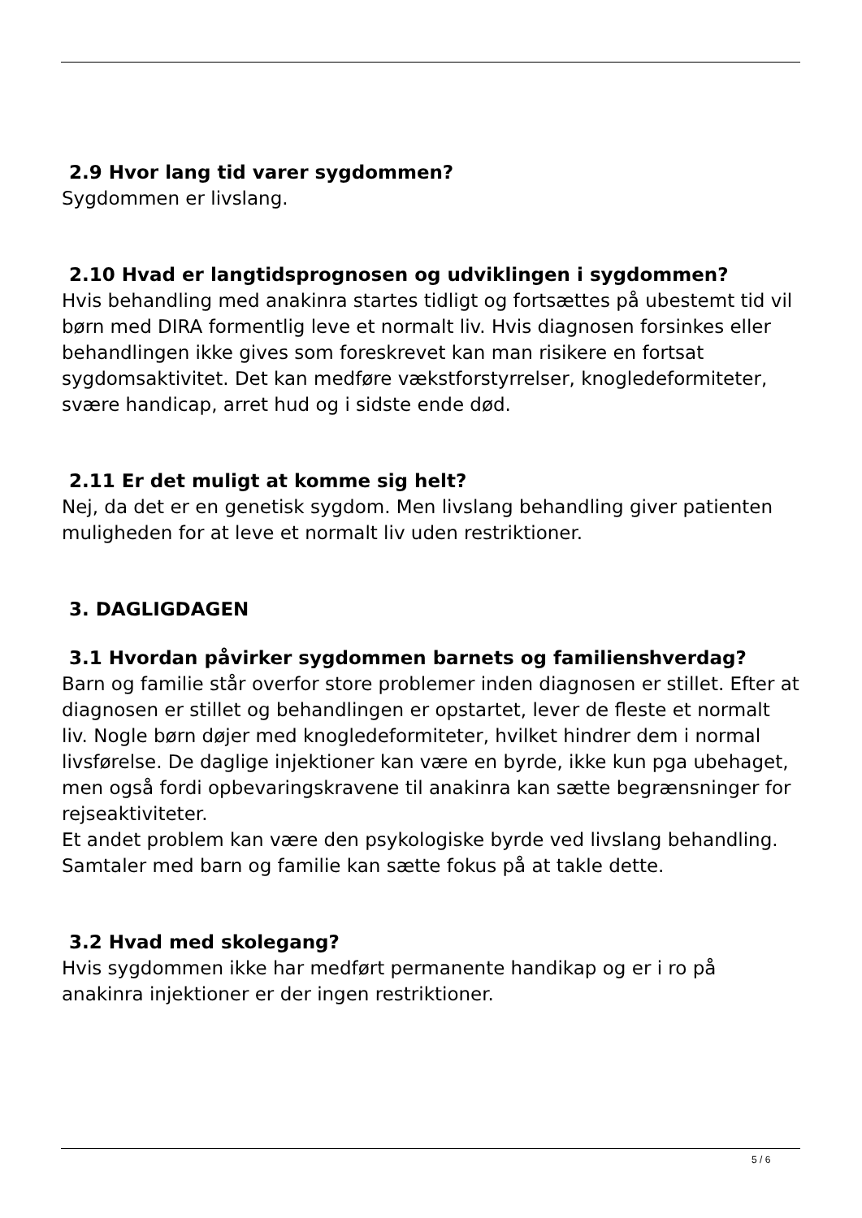2.9 Hvor lang tid varer sygdommen?
Sygdommen er livslang.
2.10 Hvad er langtidsprognosen og udviklingen i sygdommen?
Hvis behandling med anakinra startes tidligt og fortsættes på ubestemt tid vil børn med DIRA formentlig leve et normalt liv. Hvis diagnosen forsinkes eller behandlingen ikke gives som foreskrevet kan man risikere en fortsat sygdomsaktivitet. Det kan medføre vækstforstyrrelser, knogledeformiteter, svære handicap, arret hud og i sidste ende død.
2.11 Er det muligt at komme sig helt?
Nej, da det er en genetisk sygdom. Men livslang behandling giver patienten muligheden for at leve et normalt liv uden restriktioner.
3. DAGLIGDAGEN
3.1 Hvordan påvirker sygdommen barnets og familiens hverdag?
Barn og familie står overfor store problemer inden diagnosen er stillet. Efter at diagnosen er stillet og behandlingen er opstartet, lever de fleste et normalt liv. Nogle børn døjer med knogledeformiteter, hvilket hindrer dem i normal livsførelse. De daglige injektioner kan være en byrde, ikke kun pga ubehaget, men også fordi opbevaringskravene til anakinra kan sætte begrænsninger for rejseaktiviteter.
Et andet problem kan være den psykologiske byrde ved livslang behandling. Samtaler med barn og familie kan sætte fokus på at takle dette.
3.2 Hvad med skolegang?
Hvis sygdommen ikke har medført permanente handikap og er i ro på anakinra injektioner er der ingen restriktioner.
5 / 6